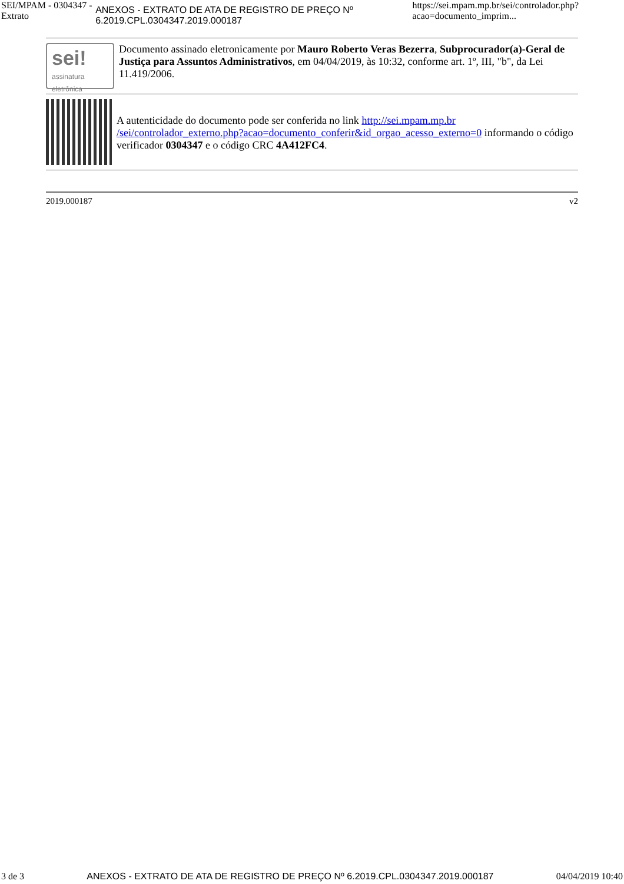SEI/MPAM - 0304347 - Extrato ANEXOS - EXTRATO DE ATA DE REGISTRO DE PREÇO Nº 6.2019.CPL.0304347.2019.000187 https://sei.mpam.mp.br/sei/controlador.php?acao=documento_imprim...
sei!
assinatura eletrônica
Documento assinado eletronicamente por Mauro Roberto Veras Bezerra, Subprocurador(a)-Geral de Justiça para Assuntos Administrativos, em 04/04/2019, às 10:32, conforme art. 1º, III, "b", da Lei 11.419/2006.
A autenticidade do documento pode ser conferida no link http://sei.mpam.mp.br /sei/controlador_externo.php?acao=documento_conferir&id_orgao_acesso_externo=0 informando o código verificador 0304347 e o código CRC 4A412FC4.
2019.000187 v2
3 de 3 ANEXOS - EXTRATO DE ATA DE REGISTRO DE PREÇO Nº 6.2019.CPL.0304347.2019.000187 04/04/2019 10:40